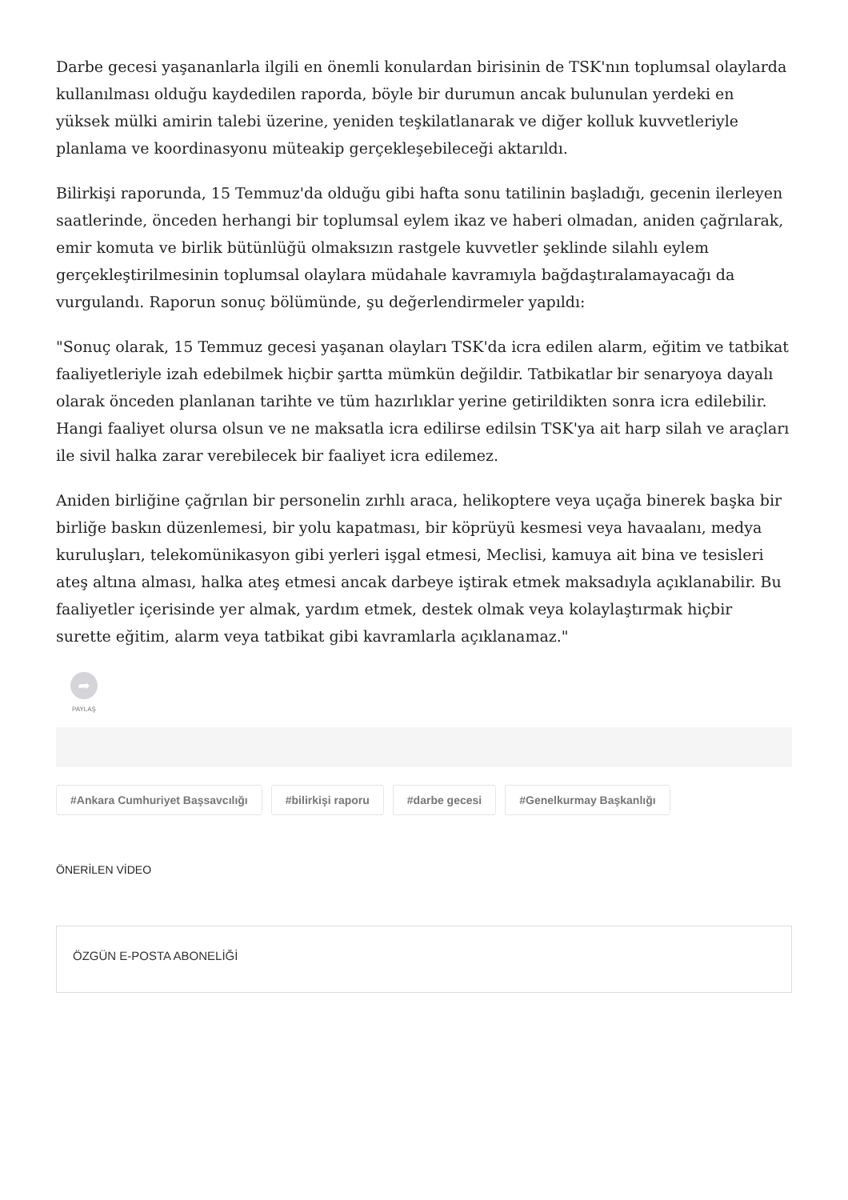Darbe gecesi yaşananlarla ilgili en önemli konulardan birisinin de TSK'nın toplumsal olaylarda kullanılması olduğu kaydedilen raporda, böyle bir durumun ancak bulunulan yerdeki en yüksek mülki amirin talebi üzerine, yeniden teşkilatlanarak ve diğer kolluk kuvvetleriyle planlama ve koordinasyonu müteakip gerçekleşebileceği aktarıldı.
Bilirkişi raporunda, 15 Temmuz'da olduğu gibi hafta sonu tatilinin başladığı, gecenin ilerleyen saatlerinde, önceden herhangi bir toplumsal eylem ikaz ve haberi olmadan, aniden çağrılarak, emir komuta ve birlik bütünlüğü olmaksızın rastgele kuvvetler şeklinde silahlı eylem gerçekleştirilmesinin toplumsal olaylara müdahale kavramıyla bağdaştıralamayacağı da vurgulandı. Raporun sonuç bölümünde, şu değerlendirmeler yapıldı:
"Sonuç olarak, 15 Temmuz gecesi yaşanan olayları TSK'da icra edilen alarm, eğitim ve tatbikat faaliyetleriyle izah edebilmek hiçbir şartta mümkün değildir. Tatbikatlar bir senaryoya dayalı olarak önceden planlanan tarihte ve tüm hazırlıklar yerine getirildikten sonra icra edilebilir. Hangi faaliyet olursa olsun ve ne maksatla icra edilirse edilsin TSK'ya ait harp silah ve araçları ile sivil halka zarar verebilecek bir faaliyet icra edilemez.
Aniden birliğine çağrılan bir personelin zırhlı araca, helikoptere veya uçağa binerek başka bir birliğe baskın düzenlemesi, bir yolu kapatması, bir köprüyü kesmesi veya havaalanı, medya kuruluşları, telekomünikasyon gibi yerleri işgal etmesi, Meclisi, kamuya ait bina ve tesisleri ateş altına alması, halka ateş etmesi ancak darbeye iştirak etmek maksadıyla açıklanabilir. Bu faaliyetler içerisinde yer almak, yardım etmek, destek olmak veya kolaylaştırmak hiçbir surette eğitim, alarm veya tatbikat gibi kavramlarla açıklanamaz."
➦
PAYLAŞ
#Ankara Cumhuriyet Başsavcılığı #bilirkişi raporu #darbe gecesi #Genelkurmay Başkanlığı
ÖNERİLEN VİDEO
ÖZGÜN E-POSTA ABONELİĞİ